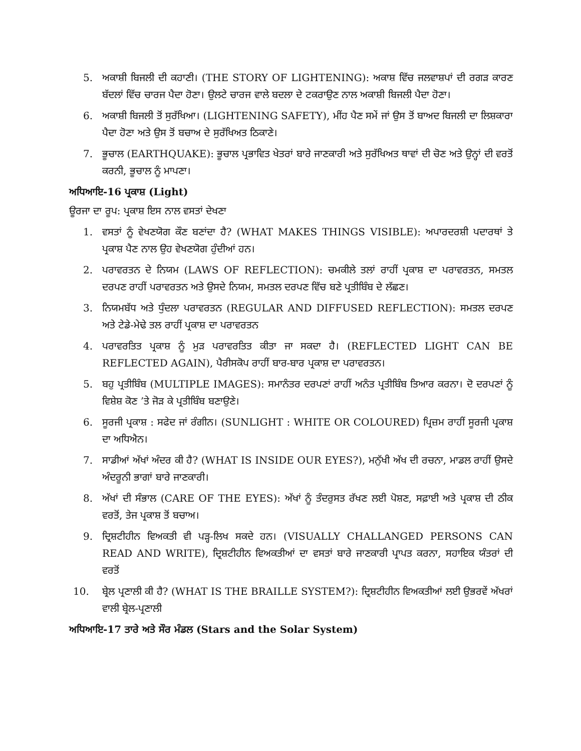5. ਅਕਾਸ਼ੀ ਬਿਜਲੀ ਦੀ ਕਹਾਣੀ। (THE STORY OF LIGHTENING): ਅਕਾਸ਼ ਵਿੱਚ ਜਲਵਾਸ਼ਪਾਂ ਦੀ ਰਗੜ ਕਾਰਣ ਬੱਦਲਾਂ ਵਿੱਚ ਚਾਰਜ ਪੈਦਾ ਹੋਣਾ। ਉਲਟੇ ਚਾਰਜ ਵਾਲੇ ਬਦਲਾ ਦੇ ਟਕਰਾਉਣ ਨਾਲ ਅਕਾਸ਼ੀ ਬਿਜਲੀ ਪੈਦਾ ਹੋਣਾ।
6. ਅਕਾਸ਼ੀ ਬਿਜਲੀ ਤੋਂ ਸੁਰੱਖਿਆ। (LIGHTENING SAFETY), ਮੀਂਹ ਪੈਣ ਸਮੇਂ ਜਾਂ ਉਸ ਤੋਂ ਬਾਅਦ ਬਿਜਲੀ ਦਾ ਲਿਸ਼ਕਾਰਾ ਪੈਦਾ ਹੋਣਾ ਅਤੇ ਉਸ ਤੋਂ ਬਚਾਅ ਦੇ ਸੁਰੱਖਿਅਤ ਠਿਕਾਣੇ।
7. ਭੂਚਾਲ (EARTHQUAKE): ਭੂਚਾਲ ਪ੍ਰਭਾਵਿਤ ਖੇਤਰਾਂ ਬਾਰੇ ਜਾਣਕਾਰੀ ਅਤੇ ਸੁਰੱਖਿਅਤ ਥਾਵਾਂ ਦੀ ਚੋਣ ਅਤੇ ਉਨ੍ਹਾਂ ਦੀ ਵਰਤੋਂ ਕਰਨੀ, ਭੂਚਾਲ ਨੂੰ ਮਾਪਣਾ।
ਅਧਿਆਇ-16 ਪ੍ਰਕਾਸ਼ (Light)
ਊਰਜਾ ਦਾ ਰੂਪ: ਪ੍ਰਕਾਸ਼ ਇਸ ਨਾਲ ਵਸਤਾਂ ਦੇਖਣਾ
1. ਵਸਤਾਂ ਨੂੰ ਵੇਖਣਯੋਗ ਕੌਣ ਬਣਾਂਦਾ ਹੈ? (WHAT MAKES THINGS VISIBLE): ਅਪਾਰਦਰਸ਼ੀ ਪਦਾਰਥਾਂ ਤੇ ਪ੍ਰਕਾਸ਼ ਪੈਣ ਨਾਲ ਉਹ ਵੇਖਣਯੋਗ ਹੁੰਦੀਆਂ ਹਨ।
2. ਪਰਾਵਰਤਨ ਦੇ ਨਿਯਮ (LAWS OF REFLECTION): ਚਮਕੀਲੇ ਤਲਾਂ ਰਾਹੀਂ ਪ੍ਰਕਾਸ਼ ਦਾ ਪਰਾਵਰਤਨ, ਸਮਤਲ ਦਰਪਣ ਰਾਹੀਂ ਪਰਾਵਰਤਨ ਅਤੇ ਉਸਦੇ ਨਿਯਮ, ਸਮਤਲ ਦਰਪਣ ਵਿੱਚ ਬਣੇ ਪ੍ਰਤੀਬਿੰਬ ਦੇ ਲੱਛਣ।
3. ਨਿਯਮਬੱਧ ਅਤੇ ਧੁੰਦਲਾ ਪਰਾਵਰਤਨ (REGULAR AND DIFFUSED REFLECTION): ਸਮਤਲ ਦਰਪਣ ਅਤੇ ਟੇਡੇ-ਮੇਢੇ ਤਲ ਰਾਹੀਂ ਪ੍ਰਕਾਸ਼ ਦਾ ਪਰਾਵਰਤਨ
4. ਪਰਾਵਰਤਿਤ ਪ੍ਰਕਾਸ਼ ਨੂੰ ਮੁੜ ਪਰਾਵਰਤਿਤ ਕੀਤਾ ਜਾ ਸਕਦਾ ਹੈ। (REFLECTED LIGHT CAN BE REFLECTED AGAIN), ਪੈਰੀਸਕੋਪ ਰਾਹੀਂ ਬਾਰ-ਬਾਰ ਪ੍ਰਕਾਸ਼ ਦਾ ਪਰਾਵਰਤਨ।
5. ਬਹੁ ਪ੍ਰਤੀਬਿੰਬ (MULTIPLE IMAGES): ਸਮਾਨੰਤਰ ਦਰਪਣਾਂ ਰਾਹੀਂ ਅਨੰਤ ਪ੍ਰਤੀਬਿੰਬ ਤਿਆਰ ਕਰਨਾ। ਦੋ ਦਰਪਣਾਂ ਨੂੰ ਵਿਸ਼ੇਸ਼ ਕੋਣ ’ਤੇ ਜੋੜ ਕੇ ਪ੍ਰਤੀਬਿੰਬ ਬਣਾਉਣੇ।
6. ਸੂਰਜੀ ਪ੍ਰਕਾਸ਼ : ਸਫੇਦ ਜਾਂ ਰੰਗੀਨ। (SUNLIGHT : WHITE OR COLOURED) ਪ੍ਰਿਜ਼ਮ ਰਾਹੀਂ ਸੂਰਜੀ ਪ੍ਰਕਾਸ਼ ਦਾ ਅਧਿਐਨ।
7. ਸਾਡੀਆਂ ਅੱਖਾਂ ਅੰਦਰ ਕੀ ਹੈ? (WHAT IS INSIDE OUR EYES?), ਮਨੁੱਖੀ ਅੱਖ ਦੀ ਰਚਨਾ, ਮਾਡਲ ਰਾਹੀਂ ਉਸਦੇ ਅੰਦਰੂਨੀ ਭਾਗਾਂ ਬਾਰੇ ਜਾਣਕਾਰੀ।
8. ਅੱਖਾਂ ਦੀ ਸੰਭਾਲ (CARE OF THE EYES): ਅੱਖਾਂ ਨੂੰ ਤੰਦਰੁਸਤ ਰੱਖਣ ਲਈ ਪੋਸ਼ਣ, ਸਫ਼ਾਈ ਅਤੇ ਪ੍ਰਕਾਸ਼ ਦੀ ਠੀਕ ਵਰਤੋਂ, ਤੇਜ ਪ੍ਰਕਾਸ਼ ਤੋਂ ਬਚਾਅ।
9. ਦ੍ਰਿਸ਼ਟੀਹੀਨ ਵਿਅਕਤੀ ਵੀ ਪੜ੍ਹ-ਲਿਖ ਸਕਦੇ ਹਨ। (VISUALLY CHALLANGED PERSONS CAN READ AND WRITE), ਦ੍ਰਿਸ਼ਟੀਹੀਨ ਵਿਅਕਤੀਆਂ ਦਾ ਵਸਤਾਂ ਬਾਰੇ ਜਾਣਕਾਰੀ ਪ੍ਰਾਪਤ ਕਰਨਾ, ਸਹਾਇਕ ਯੰਤਰਾਂ ਦੀ ਵਰਤੋਂ
10. ਬ੍ਰੇਲ ਪ੍ਰਣਾਲੀ ਕੀ ਹੈ? (WHAT IS THE BRAILLE SYSTEM?): ਦ੍ਰਿਸ਼ਟੀਹੀਨ ਵਿਅਕਤੀਆਂ ਲਈ ਉਭਰਵੇਂ ਅੱਖਰਾਂ ਵਾਲੀ ਬ੍ਰੇਲ-ਪ੍ਰਣਾਲੀ
ਅਧਿਆਇ-17 ਤਾਰੇ ਅਤੇ ਸੌਰ ਮੰਡਲ (Stars and the Solar System)